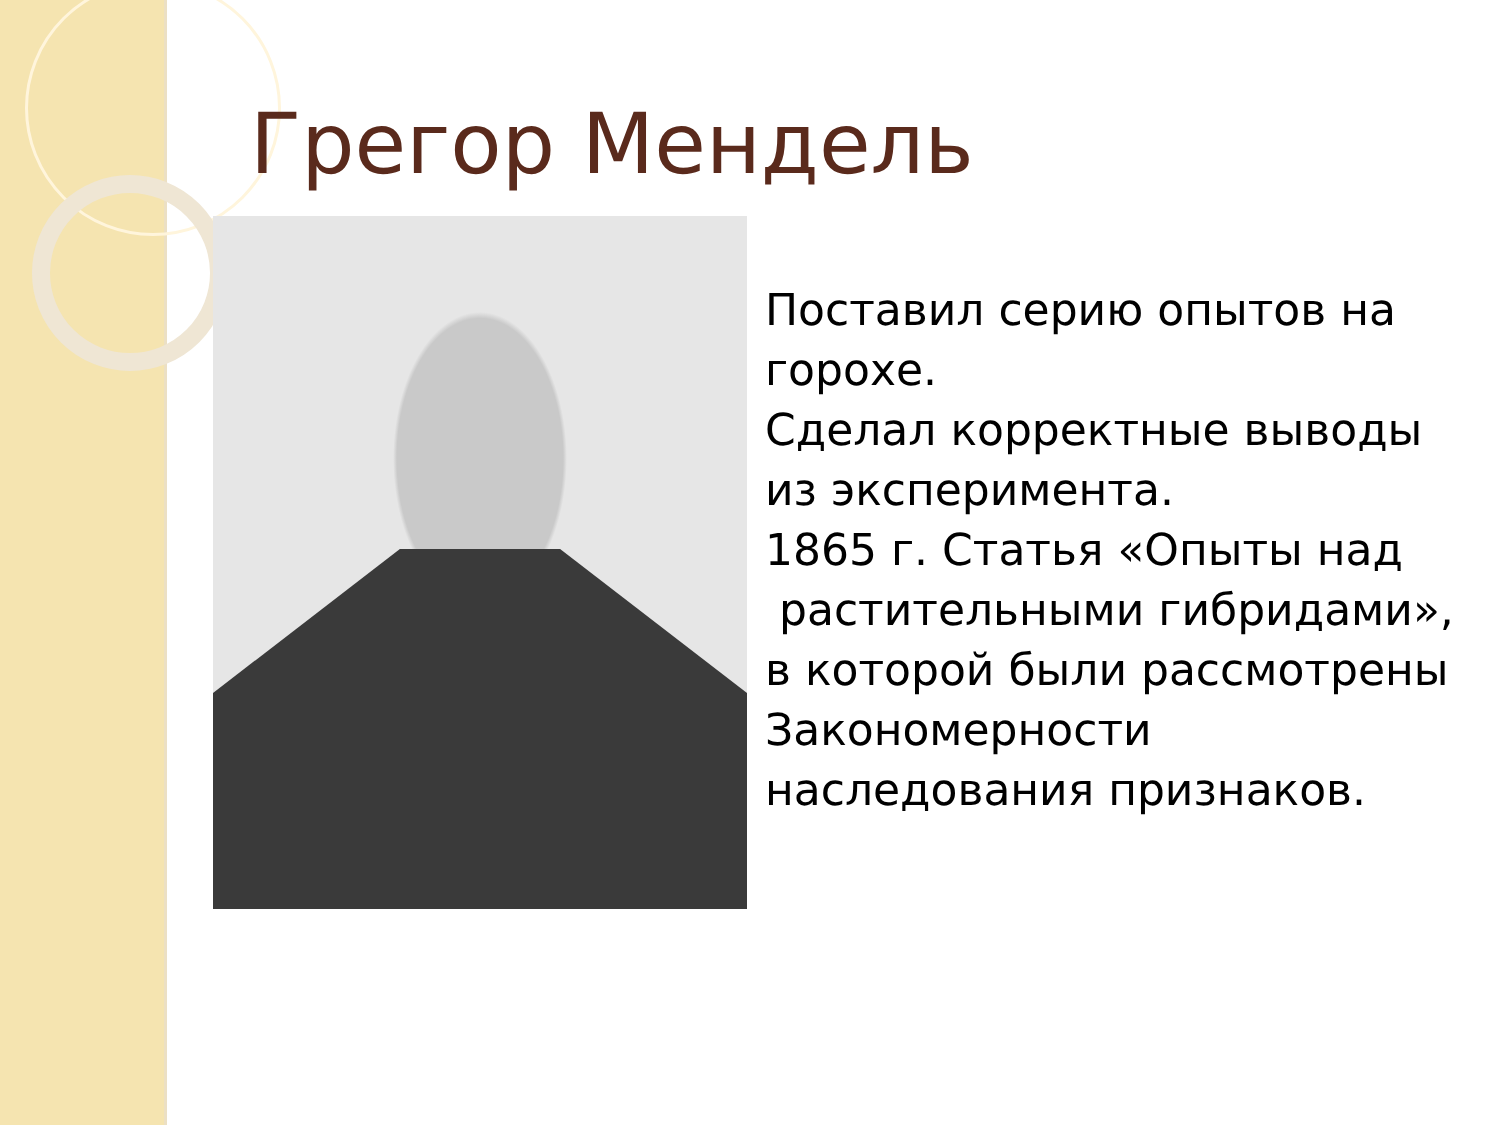Грегор Мендель
Поставил серию опытов на горохе.
Сделал корректные выводы из эксперимента.
1865 г. Статья «Опыты над
растительными гибридами»,
в которой были рассмотрены
Закономерности наследования признаков.